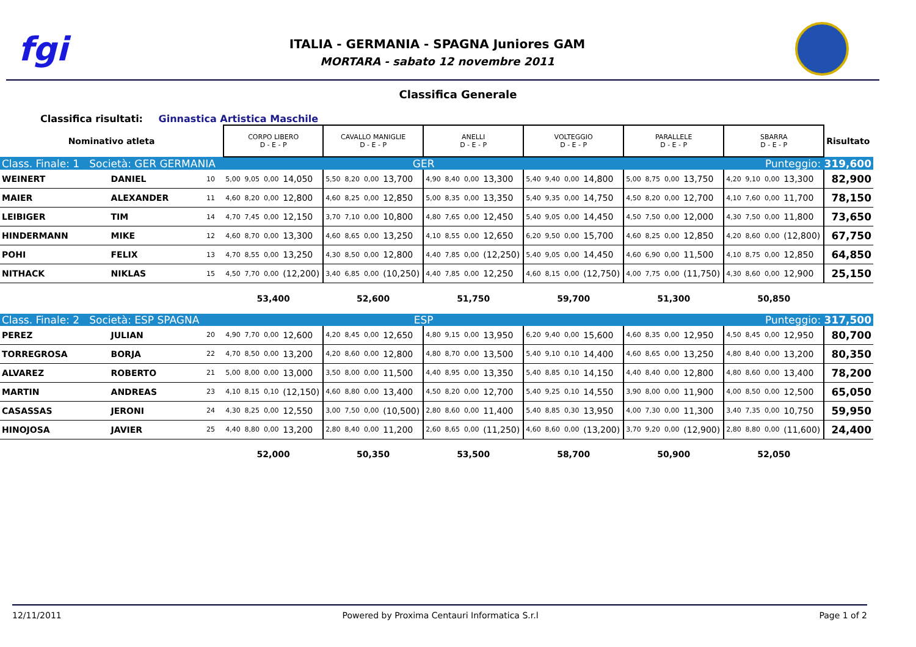fgi
ITALIA - GERMANIA - SPAGNA Juniores GAM
MORTARA - sabato 12 novembre 2011
Classifica Generale
Classifica risultati: Ginnastica Artistica Maschile
| Nominativo atleta | | | CORPO LIBERO D - E - P | | | | CAVALLO MANIGLIE D - E - P | | | | ANELLI D - E - P | | | | VOLTEGGIO D - E - P | | | | PARALLELE D - E - P | | | | SBARRA D - E - P | | | | Risultato |
| Class. Finale: 1 Società: GER GERMANIA | | | GER | | | | | | | | | | | | | | | | Punteggio: 319,600 | | | | | | | | |
| WEINERT | DANIEL | 10 | 5,00 | 9,05 | 0,00 | 14,050 | 5,50 | 8,20 | 0,00 | 13,700 | 4,90 | 8,40 | 0,00 | 13,300 | 5,40 | 9,40 | 0,00 | 14,800 | 5,00 | 8,75 | 0,00 | 13,750 | 4,20 | 9,10 | 0,00 | 13,300 | 82,900 |
| MAIER | ALEXANDER | 11 | 4,60 | 8,20 | 0,00 | 12,800 | 4,60 | 8,25 | 0,00 | 12,850 | 5,00 | 8,35 | 0,00 | 13,350 | 5,40 | 9,35 | 0,00 | 14,750 | 4,50 | 8,20 | 0,00 | 12,700 | 4,10 | 7,60 | 0,00 | 11,700 | 78,150 |
| LEIBIGER | TIM | 14 | 4,70 | 7,45 | 0,00 | 12,150 | 3,70 | 7,10 | 0,00 | 10,800 | 4,80 | 7,65 | 0,00 | 12,450 | 5,40 | 9,05 | 0,00 | 14,450 | 4,50 | 7,50 | 0,00 | 12,000 | 4,30 | 7,50 | 0,00 | 11,800 | 73,650 |
| HINDERMANN | MIKE | 12 | 4,60 | 8,70 | 0,00 | 13,300 | 4,60 | 8,65 | 0,00 | 13,250 | 4,10 | 8,55 | 0,00 | 12,650 | 6,20 | 9,50 | 0,00 | 15,700 | 4,60 | 8,25 | 0,00 | 12,850 | 4,20 | 8,60 | 0,00 | (12,800) | 67,750 |
| POHI | FELIX | 13 | 4,70 | 8,55 | 0,00 | 13,250 | 4,30 | 8,50 | 0,00 | 12,800 | 4,40 | 7,85 | 0,00 | (12,250) | 5,40 | 9,05 | 0,00 | 14,450 | 4,60 | 6,90 | 0,00 | 11,500 | 4,10 | 8,75 | 0,00 | 12,850 | 64,850 |
| NITHACK | NIKLAS | 15 | 4,50 | 7,70 | 0,00 | (12,200) | 3,40 | 6,85 | 0,00 | (10,250) | 4,40 | 7,85 | 0,00 | 12,250 | 4,60 | 8,15 | 0,00 | (12,750) | 4,00 | 7,75 | 0,00 | (11,750) | 4,30 | 8,60 | 0,00 | 12,900 | 25,150 |
| | | | 53,400 | | | | 52,600 | | | | 51,750 | | | | 59,700 | | | | 51,300 | | | | 50,850 | | | | |
| Class. Finale: 2 Società: ESP SPAGNA | | | ESP | | | | | | | | | | | | | | | | Punteggio: 317,500 | | | | | | | | |
| PEREZ | JULIAN | 20 | 4,90 | 7,70 | 0,00 | 12,600 | 4,20 | 8,45 | 0,00 | 12,650 | 4,80 | 9,15 | 0,00 | 13,950 | 6,20 | 9,40 | 0,00 | 15,600 | 4,60 | 8,35 | 0,00 | 12,950 | 4,50 | 8,45 | 0,00 | 12,950 | 80,700 |
| TORREGROSA | BORJA | 22 | 4,70 | 8,50 | 0,00 | 13,200 | 4,20 | 8,60 | 0,00 | 12,800 | 4,80 | 8,70 | 0,00 | 13,500 | 5,40 | 9,10 | 0,10 | 14,400 | 4,60 | 8,65 | 0,00 | 13,250 | 4,80 | 8,40 | 0,00 | 13,200 | 80,350 |
| ALVAREZ | ROBERTO | 21 | 5,00 | 8,00 | 0,00 | 13,000 | 3,50 | 8,00 | 0,00 | 11,500 | 4,40 | 8,95 | 0,00 | 13,350 | 5,40 | 8,85 | 0,10 | 14,150 | 4,40 | 8,40 | 0,00 | 12,800 | 4,80 | 8,60 | 0,00 | 13,400 | 78,200 |
| MARTIN | ANDREAS | 23 | 4,10 | 8,15 | 0,10 | (12,150) | 4,60 | 8,80 | 0,00 | 13,400 | 4,50 | 8,20 | 0,00 | 12,700 | 5,40 | 9,25 | 0,10 | 14,550 | 3,90 | 8,00 | 0,00 | 11,900 | 4,00 | 8,50 | 0,00 | 12,500 | 65,050 |
| CASASSAS | JERONI | 24 | 4,30 | 8,25 | 0,00 | 12,550 | 3,00 | 7,50 | 0,00 | (10,500) | 2,80 | 8,60 | 0,00 | 11,400 | 5,40 | 8,85 | 0,30 | 13,950 | 4,00 | 7,30 | 0,00 | 11,300 | 3,40 | 7,35 | 0,00 | 10,750 | 59,950 |
| HINOJOSA | JAVIER | 25 | 4,40 | 8,80 | 0,00 | 13,200 | 2,80 | 8,40 | 0,00 | 11,200 | 2,60 | 8,65 | 0,00 | (11,250) | 4,60 | 8,60 | 0,00 | (13,200) | 3,70 | 9,20 | 0,00 | (12,900) | 2,80 | 8,80 | 0,00 | (11,600) | 24,400 |
| | | | 52,000 | | | | 50,350 | | | | 53,500 | | | | 58,700 | | | | 50,900 | | | | 52,050 | | | | |
12/11/2011 Powered by Proxima Centauri Informatica S.r.l Page 1 of 2